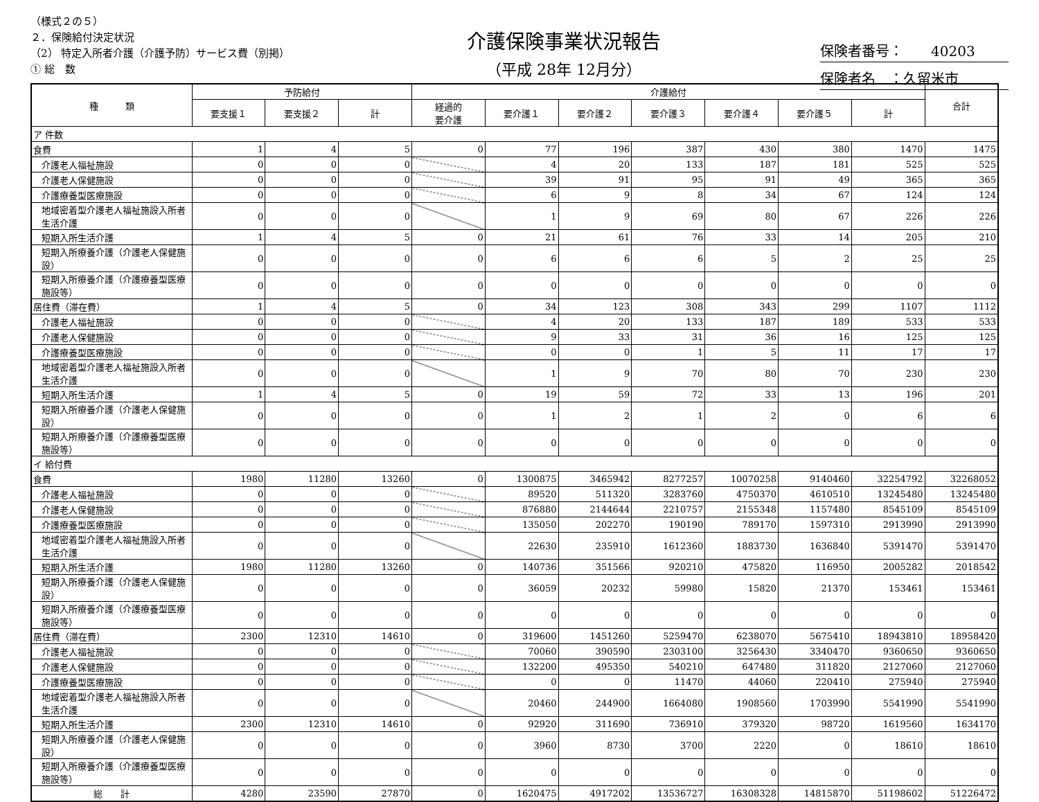（様式２の５）
２．保険給付決定状況
（2） 特定入所者介護（介護予防）サービス費（別掲）
① 総　数
介護保険事業状況報告
（平成 28年 12月分）
保険者番号：　　40203
保険者名　：久留米市
| 種 類 | 予防給付 | | | 介護給付 | | | | | | | 合計 |
| --- | --- | --- | --- | --- | --- | --- | --- | --- | --- | --- | --- |
| | 要支援１ | 要支援２ | 計 | 経過的 要介護 | 要介護１ | 要介護２ | 要介護３ | 要介護４ | 要介護５ | 計 | |
| ア 件数 | | | | | | | | | | | |
| 食費 | 1 | 4 | 5 | 0 | 77 | 196 | 387 | 430 | 380 | 1470 | 1475 |
| 介護老人福祉施設 | 0 | 0 | 0 | | 4 | 20 | 133 | 187 | 181 | 525 | 525 |
| 介護老人保健施設 | 0 | 0 | 0 | | 39 | 91 | 95 | 91 | 49 | 365 | 365 |
| 介護療養型医療施設 | 0 | 0 | 0 | | 6 | 9 | 8 | 34 | 67 | 124 | 124 |
| 地域密着型介護老人福祉施設入所者生活介護 | 0 | 0 | 0 | | 1 | 9 | 69 | 80 | 67 | 226 | 226 |
| 短期入所生活介護 | 1 | 4 | 5 | 0 | 21 | 61 | 76 | 33 | 14 | 205 | 210 |
| 短期入所療養介護（介護老人保健施設） | 0 | 0 | 0 | 0 | 6 | 6 | 6 | 5 | 2 | 25 | 25 |
| 短期入所療養介護（介護療養型医療施設等） | 0 | 0 | 0 | 0 | 0 | 0 | 0 | 0 | 0 | 0 | 0 |
| 居住費（滞在費） | 1 | 4 | 5 | 0 | 34 | 123 | 308 | 343 | 299 | 1107 | 1112 |
| 介護老人福祉施設 | 0 | 0 | 0 | | 4 | 20 | 133 | 187 | 189 | 533 | 533 |
| 介護老人保健施設 | 0 | 0 | 0 | | 9 | 33 | 31 | 36 | 16 | 125 | 125 |
| 介護療養型医療施設 | 0 | 0 | 0 | | 0 | 0 | 1 | 5 | 11 | 17 | 17 |
| 地域密着型介護老人福祉施設入所者生活介護 | 0 | 0 | 0 | | 1 | 9 | 70 | 80 | 70 | 230 | 230 |
| 短期入所生活介護 | 1 | 4 | 5 | 0 | 19 | 59 | 72 | 33 | 13 | 196 | 201 |
| 短期入所療養介護（介護老人保健施設） | 0 | 0 | 0 | 0 | 1 | 2 | 1 | 2 | 0 | 6 | 6 |
| 短期入所療養介護（介護療養型医療施設等） | 0 | 0 | 0 | 0 | 0 | 0 | 0 | 0 | 0 | 0 | 0 |
| イ 給付費 | | | | | | | | | | | |
| 食費 | 1980 | 11280 | 13260 | 0 | 1300875 | 3465942 | 8277257 | 10070258 | 9140460 | 32254792 | 32268052 |
| 介護老人福祉施設 | 0 | 0 | 0 | | 89520 | 511320 | 3283760 | 4750370 | 4610510 | 13245480 | 13245480 |
| 介護老人保健施設 | 0 | 0 | 0 | | 876880 | 2144644 | 2210757 | 2155348 | 1157480 | 8545109 | 8545109 |
| 介護療養型医療施設 | 0 | 0 | 0 | | 135050 | 202270 | 190190 | 789170 | 1597310 | 2913990 | 2913990 |
| 地域密着型介護老人福祉施設入所者生活介護 | 0 | 0 | 0 | | 22630 | 235910 | 1612360 | 1883730 | 1636840 | 5391470 | 5391470 |
| 短期入所生活介護 | 1980 | 11280 | 13260 | 0 | 140736 | 351566 | 920210 | 475820 | 116950 | 2005282 | 2018542 |
| 短期入所療養介護（介護老人保健施設） | 0 | 0 | 0 | 0 | 36059 | 20232 | 59980 | 15820 | 21370 | 153461 | 153461 |
| 短期入所療養介護（介護療養型医療施設等） | 0 | 0 | 0 | 0 | 0 | 0 | 0 | 0 | 0 | 0 | 0 |
| 居住費（滞在費） | 2300 | 12310 | 14610 | 0 | 319600 | 1451260 | 5259470 | 6238070 | 5675410 | 18943810 | 18958420 |
| 介護老人福祉施設 | 0 | 0 | 0 | | 70060 | 390590 | 2303100 | 3256430 | 3340470 | 9360650 | 9360650 |
| 介護老人保健施設 | 0 | 0 | 0 | | 132200 | 495350 | 540210 | 647480 | 311820 | 2127060 | 2127060 |
| 介護療養型医療施設 | 0 | 0 | 0 | | 0 | 0 | 11470 | 44060 | 220410 | 275940 | 275940 |
| 地域密着型介護老人福祉施設入所者生活介護 | 0 | 0 | 0 | | 20460 | 244900 | 1664080 | 1908560 | 1703990 | 5541990 | 5541990 |
| 短期入所生活介護 | 2300 | 12310 | 14610 | 0 | 92920 | 311690 | 736910 | 379320 | 98720 | 1619560 | 1634170 |
| 短期入所療養介護（介護老人保健施設） | 0 | 0 | 0 | 0 | 3960 | 8730 | 3700 | 2220 | 0 | 18610 | 18610 |
| 短期入所療養介護（介護療養型医療施設等） | 0 | 0 | 0 | 0 | 0 | 0 | 0 | 0 | 0 | 0 | 0 |
| 総 計 | 4280 | 23590 | 27870 | 0 | 1620475 | 4917202 | 13536727 | 16308328 | 14815870 | 51198602 | 51226472 |